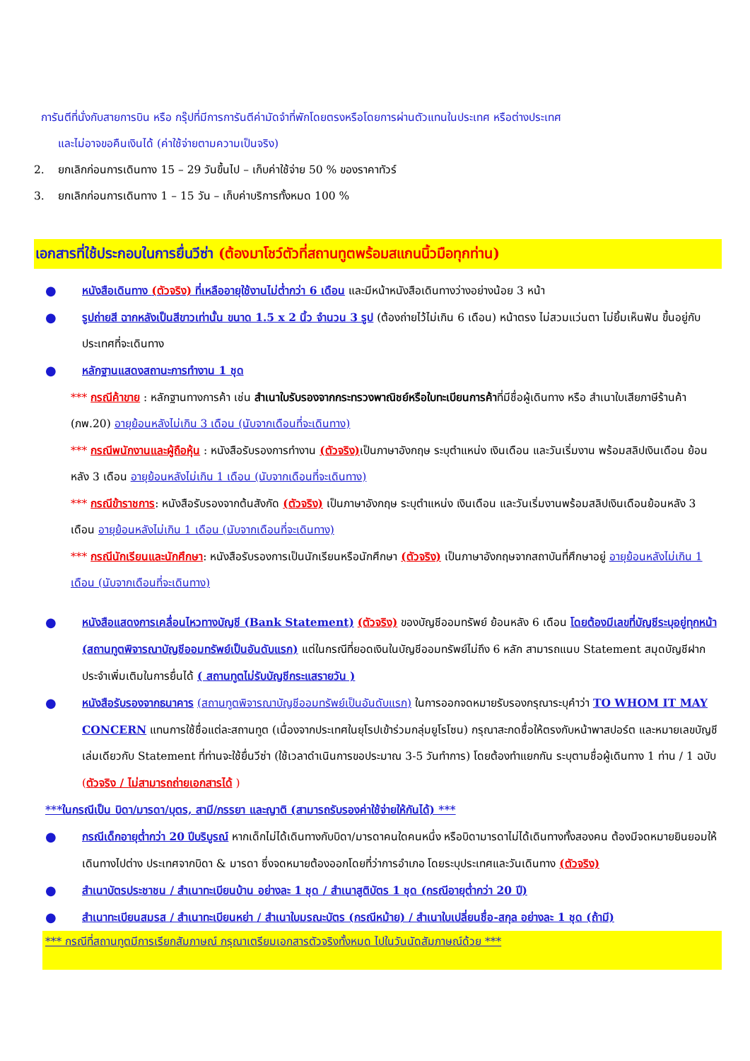การันตีที่นั่งกับสายการบิน หรือ กรุ๊ปที่มีการการันตีค่ามัดจำที่พักโดยตรงหรือโดยการผ่านตัวแทนในประเทศ หรือต่างประเทศ
และไม่อาจขอคืนเงินได้ (ค่าใช้จ่ายตามความเป็นจริง)
2. ยกเลิกก่อนการเดินทาง 15 – 29 วันขึ้นไป – เก็บค่าใช้จ่าย 50 % ของราคาทัวร์
3. ยกเลิกก่อนการเดินทาง 1 – 15 วัน – เก็บค่าบริการทั้งหมด 100 %
เอกสารที่ใช้ประกอบในการยื่นวีซ่า (ต้องมาโชว์ตัวที่สถานทูตพร้อมสแกนนิ้วมือทุกท่าน)
●
หนังสือเดินทาง (ตัวจริง) ที่เหลืออายุใช้งานไม่ต่ำกว่า 6 เดือน และมีหน้าหนังสือเดินทางว่างอย่างน้อย 3 หน้า
●
รูปถ่ายสี ฉากหลังเป็นสีขาวเท่านั้น ขนาด 1.5 x 2 นิ้ว จำนวน 3 รูป (ต้องถ่ายไว้ไม่เกิน 6 เดือน) หน้าตรง ไม่สวมแว่นตา ไม่ยิ้มเห็นฟัน ขึ้นอยู่กับประเทศที่จะเดินทาง
●
หลักฐานแสดงสถานะการทำงาน 1 ชุด
*** กรณีค้าขาย : หลักฐานทางการค้า เช่น สำเนาใบรับรองจากกระทรวงพาณิชย์หรือใบทะเบียนการค้าที่มีชื่อผู้เดินทาง หรือ สำเนาใบเสียภาษีร้านค้า (ภพ.20) อายุย้อนหลังไม่เกิน 3 เดือน (นับจากเดือนที่จะเดินทาง)
*** กรณีพนักงานและผู้ถือหุ้น : หนังสือรับรองการทำงาน (ตัวจริง) เป็นภาษาอังกฤษ ระบุตำแหน่ง เงินเดือน และวันเริ่มงาน พร้อมสลิปเงินเดือน ย้อนหลัง 3 เดือน อายุย้อนหลังไม่เกิน 1 เดือน (นับจากเดือนที่จะเดินทาง)
*** กรณีข้าราชการ: หนังสือรับรองจากต้นสังกัด (ตัวจริง) เป็นภาษาอังกฤษ ระบุตำแหน่ง เงินเดือน และวันเริ่มงานพร้อมสลิปเงินเดือนย้อนหลัง 3 เดือน อายุย้อนหลังไม่เกิน 1 เดือน (นับจากเดือนที่จะเดินทาง)
*** กรณีนักเรียนและนักศึกษา: หนังสือรับรองการเป็นนักเรียนหรือนักศึกษา (ตัวจริง) เป็นภาษาอังกฤษจากสถาบันที่ศึกษาอยู่ อายุย้อนหลังไม่เกิน 1 เดือน (นับจากเดือนที่จะเดินทาง)
●
หนังสือแสดงการเคลื่อนไหวทางบัญชี (Bank Statement) (ตัวจริง) ของบัญชีออมทรัพย์ ย้อนหลัง 6 เดือน โดยต้องมีเลขที่บัญชีระบุอยู่ทุกหน้า (สถานทูตพิจารณาบัญชีออมทรัพย์เป็นอันดับแรก) แต่ในกรณีที่ยอดเงินในบัญชีออมทรัพย์ไม่ถึง 6 หลัก สามารถแนบ Statement สมุดบัญชีฝากประจำเพิ่มเติมในการยื่นได้ ( สถานทูตไม่รับบัญชีกระแสรายวัน )
●
หนังสือรับรองจากธนาคาร (สถานทูตพิจารณาบัญชีออมทรัพย์เป็นอันดับแรก) ในการออกจดหมายรับรองกรุณาระบุคำว่า TO WHOM IT MAY CONCERN แทนการใช้ชื่อแต่ละสถานทูต (เนื่องจากประเทศในยุโรปเข้าร่วมกลุ่มยูโรโซน) กรุณาสะกดชื่อให้ตรงกับหน้าพาสปอร์ต และหมายเลขบัญชีเล่มเดียวกับ Statement ที่ท่านจะใช้ยื่นวีซ่า (ใช้เวลาดำเนินการขอประมาณ 3-5 วันทำการ) โดยต้องทำแยกกัน ระบุตามชื่อผู้เดินทาง 1 ท่าน / 1 ฉบับ (ตัวจริง / ไม่สามารถถ่ายเอกสารได้ )
***ในกรณีเป็น บิดา/มารดา/บุตร, สามี/ภรรยา และญาติ (สามารถรับรองค่าใช้จ่ายให้กันได้) ***
●
กรณีเด็กอายุต่ำกว่า 20 ปีบริบูรณ์ หากเด็กไม่ได้เดินทางกับบิดา/มารดาคนใดคนหนึ่ง หรือบิดามารดาไม่ได้เดินทางทั้งสองคน ต้องมีจดหมายยินยอมให้เดินทางไปต่าง ประเทศจากบิดา & มารดา ซึ่งจดหมายต้องออกโดยที่ว่าการอำเภอ โดยระบุประเทศและวันเดินทาง (ตัวจริง)
●
สำเนาบัตรประชาชน / สำเนาทะเบียนบ้าน อย่างละ 1 ชุด / สำเนาสูติบัตร 1 ชุด (กรณีอายุต่ำกว่า 20 ปี)
●
สำเนาทะเบียนสมรส / สำเนาทะเบียนหย่า / สำเนาใบมรณะบัตร (กรณีหม้าย) / สำเนาใบเปลี่ยนชื่อ-สกุล อย่างละ 1 ชุด (ถ้ามี)
*** กรณีที่สถานทูตมีการเรียกสัมภาษณ์ กรุณาเตรียมเอกสารตัวจริงทั้งหมด ไปในวันนัดสัมภาษณ์ด้วย ***